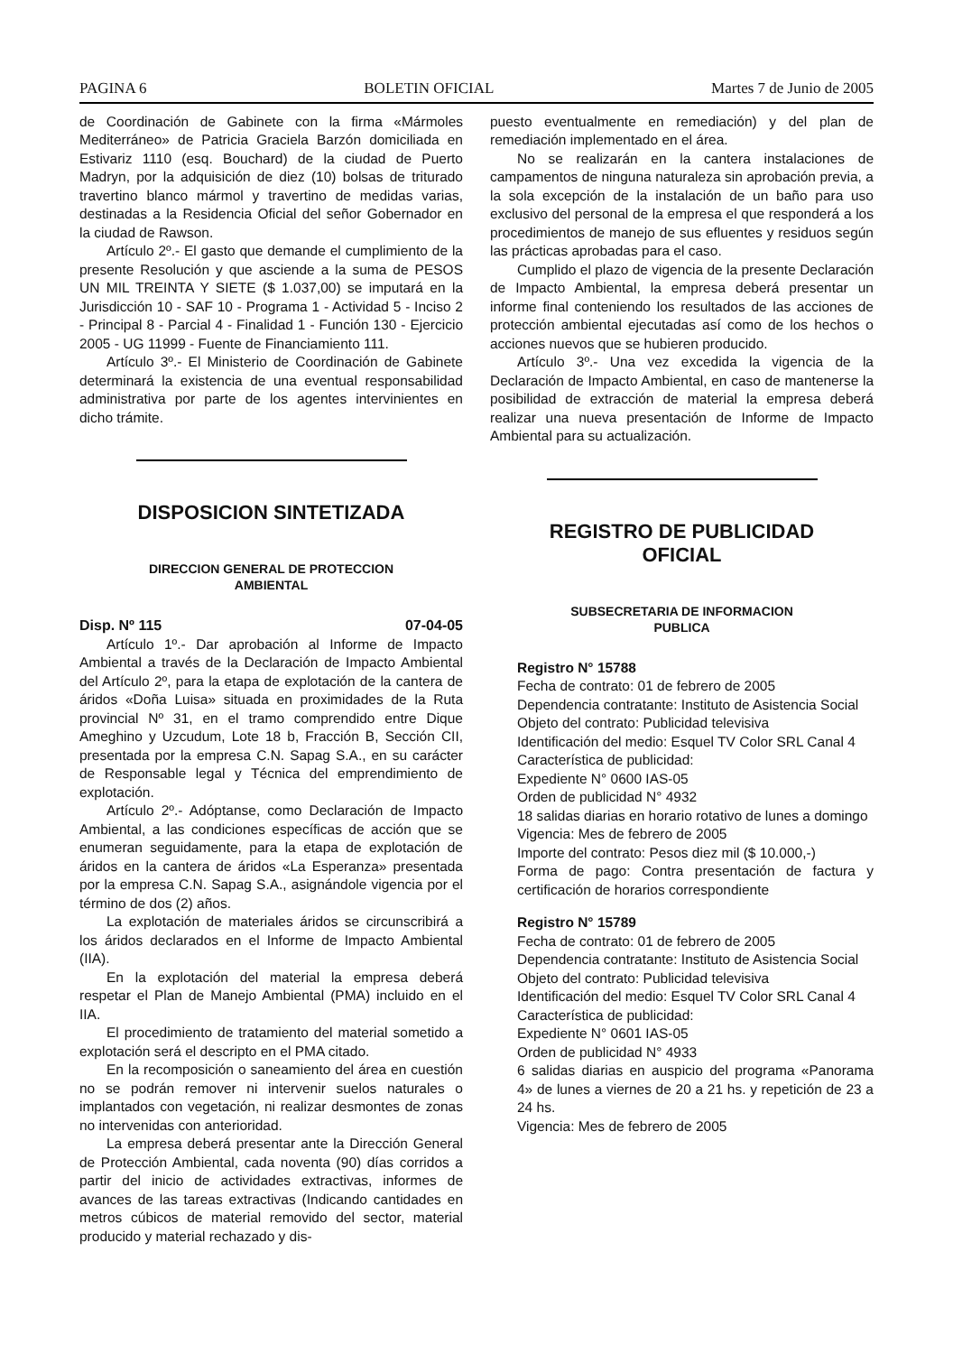PAGINA 6 BOLETIN OFICIAL Martes 7 de Junio de 2005
de Coordinación de Gabinete con la firma «Mármoles Mediterráneo» de Patricia Graciela Barzón domiciliada en Estivariz 1110 (esq. Bouchard) de la ciudad de Puerto Madryn, por la adquisición de diez (10) bolsas de triturado travertino blanco mármol y travertino de medidas varias, destinadas a la Residencia Oficial del señor Gobernador en la ciudad de Rawson.
Artículo 2º.- El gasto que demande el cumplimiento de la presente Resolución y que asciende a la suma de PESOS UN MIL TREINTA Y SIETE ($ 1.037,00) se imputará en la Jurisdicción 10 - SAF 10 - Programa 1 - Actividad 5 - Inciso 2 - Principal 8 - Parcial 4 - Finalidad 1 - Función 130 - Ejercicio 2005 - UG 11999 - Fuente de Financiamiento 111.
Artículo 3º.- El Ministerio de Coordinación de Gabinete determinará la existencia de una eventual responsabilidad administrativa por parte de los agentes intervinientes en dicho trámite.
DISPOSICION SINTETIZADA
DIRECCION GENERAL DE PROTECCION
AMBIENTAL
Disp. Nº 115 07-04-05
Artículo 1º.- Dar aprobación al Informe de Impacto Ambiental a través de la Declaración de Impacto Ambiental del Artículo 2º, para la etapa de explotación de la cantera de áridos «Doña Luisa» situada en proximidades de la Ruta provincial Nº 31, en el tramo comprendido entre Dique Ameghino y Uzcudum, Lote 18 b, Fracción B, Sección CII, presentada por la empresa C.N. Sapag S.A., en su carácter de Responsable legal y Técnica del emprendimiento de explotación.
Artículo 2º.- Adóptanse, como Declaración de Impacto Ambiental, a las condiciones específicas de acción que se enumeran seguidamente, para la etapa de explotación de áridos en la cantera de áridos «La Esperanza» presentada por la empresa C.N. Sapag S.A., asignándole vigencia por el término de dos (2) años.
La explotación de materiales áridos se circunscribirá a los áridos declarados en el Informe de Impacto Ambiental (IIA).
En la explotación del material la empresa deberá respetar el Plan de Manejo Ambiental (PMA) incluido en el IIA.
El procedimiento de tratamiento del material sometido a explotación será el descripto en el PMA citado.
En la recomposición o saneamiento del área en cuestión no se podrán remover ni intervenir suelos naturales o implantados con vegetación, ni realizar desmontes de zonas no intervenidas con anterioridad.
La empresa deberá presentar ante la Dirección General de Protección Ambiental, cada noventa (90) días corridos a partir del inicio de actividades extractivas, informes de avances de las tareas extractivas (Indicando cantidades en metros cúbicos de material removido del sector, material producido y material rechazado y dis-
puesto eventualmente en remediación) y del plan de remediación implementado en el área.
No se realizarán en la cantera instalaciones de campamentos de ninguna naturaleza sin aprobación previa, a la sola excepción de la instalación de un baño para uso exclusivo del personal de la empresa el que responderá a los procedimientos de manejo de sus efluentes y residuos según las prácticas aprobadas para el caso.
Cumplido el plazo de vigencia de la presente Declaración de Impacto Ambiental, la empresa deberá presentar un informe final conteniendo los resultados de las acciones de protección ambiental ejecutadas así como de los hechos o acciones nuevos que se hubieren producido.
Artículo 3º.- Una vez excedida la vigencia de la Declaración de Impacto Ambiental, en caso de mantenerse la posibilidad de extracción de material la empresa deberá realizar una nueva presentación de Informe de Impacto Ambiental para su actualización.
REGISTRO DE PUBLICIDAD
OFICIAL
SUBSECRETARIA DE INFORMACION
PUBLICA
Registro N° 15788
Fecha de contrato: 01 de febrero de 2005
Dependencia contratante: Instituto de Asistencia Social
Objeto del contrato: Publicidad televisiva
Identificación del medio: Esquel TV Color SRL Canal 4
Característica de publicidad:
Expediente N° 0600 IAS-05
Orden de publicidad N° 4932
18 salidas diarias en horario rotativo de lunes a domingo
Vigencia: Mes de febrero de 2005
Importe del contrato: Pesos diez mil ($ 10.000,-)
Forma de pago: Contra presentación de factura y certificación de horarios correspondiente
Registro N° 15789
Fecha de contrato: 01 de febrero de 2005
Dependencia contratante: Instituto de Asistencia Social
Objeto del contrato: Publicidad televisiva
Identificación del medio: Esquel TV Color SRL Canal 4
Característica de publicidad:
Expediente N° 0601 IAS-05
Orden de publicidad N° 4933
6 salidas diarias en auspicio del programa «Panorama 4» de lunes a viernes de 20 a 21 hs. y repetición de 23 a 24 hs.
Vigencia: Mes de febrero de 2005